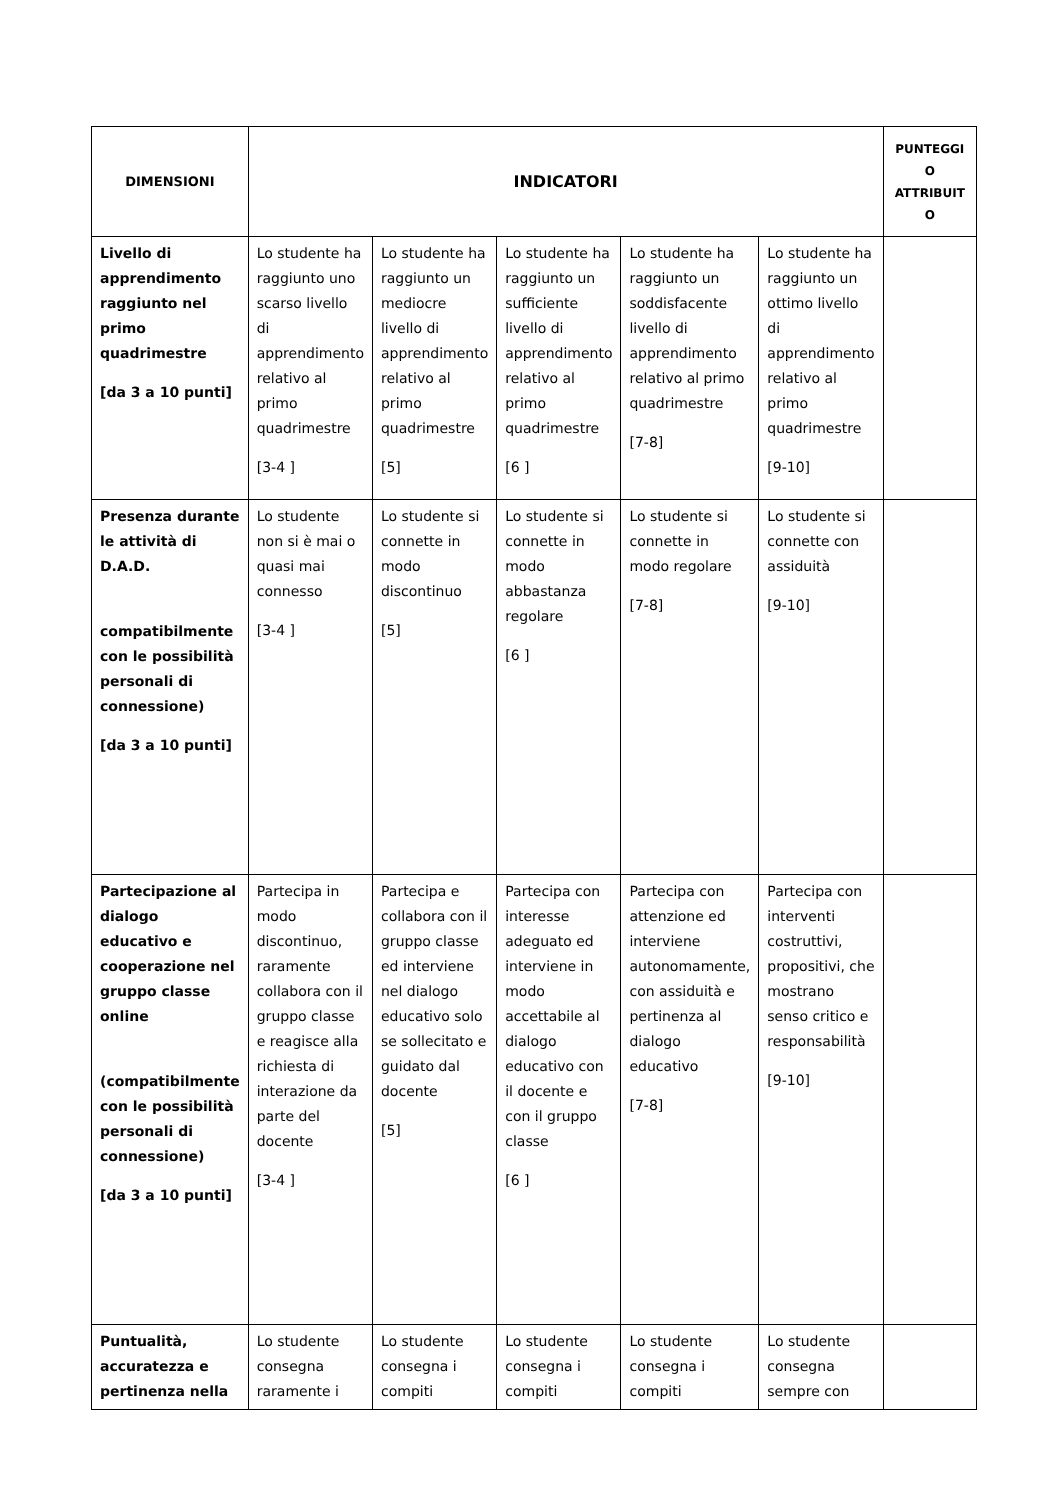| DIMENSIONI | INDICATORI | | | | | PUNTEGGI O ATTRIBUIT O |
| --- | --- | --- | --- | --- | --- | --- |
| Livello di apprendimento raggiunto nel primo quadrimestre [da 3 a 10 punti] | Lo studente ha raggiunto uno scarso livello di apprendimento relativo al primo quadrimestre [3-4 ] | Lo studente ha raggiunto un mediocre livello di apprendimento relativo al primo quadrimestre [5] | Lo studente ha raggiunto un sufficiente livello di apprendimento relativo al primo quadrimestre [6 ] | Lo studente ha raggiunto un soddisfacente livello di apprendimento relativo al primo quadrimestre [7-8] | Lo studente ha raggiunto un ottimo livello di apprendimento relativo al primo quadrimestre [9-10] | |
| Presenza durante le attività di D.A.D. compatibilmente con le possibilità personali di connessione) [da 3 a 10 punti] | Lo studente non si è mai o quasi mai connesso [3-4 ] | Lo studente si connette in modo discontinuo [5] | Lo studente si connette in modo abbastanza regolare [6 ] | Lo studente si connette in modo regolare [7-8] | Lo studente si connette con assiduità [9-10] | |
| Partecipazione al dialogo educativo e cooperazione nel gruppo classe online (compatibilmente con le possibilità personali di connessione) [da 3 a 10 punti] | Partecipa in modo discontinuo, raramente collabora con il gruppo classe e reagisce alla richiesta di interazione da parte del docente [3-4 ] | Partecipa e collabora con il gruppo classe ed interviene nel dialogo educativo solo se sollecitato e guidato dal docente [5] | Partecipa con interesse adeguato ed interviene in modo accettabile al dialogo educativo con il docente e con il gruppo classe [6 ] | Partecipa con attenzione ed interviene autonomamente, con assiduità e pertinenza al dialogo educativo [7-8] | Partecipa con interventi costruttivi, propositivi, che mostrano senso critico e responsabilità [9-10] | |
| Puntualità, accuratezza e pertinenza nella | Lo studente consegna raramente i | Lo studente consegna i compiti | Lo studente consegna i compiti | Lo studente consegna i compiti | Lo studente consegna sempre con | |